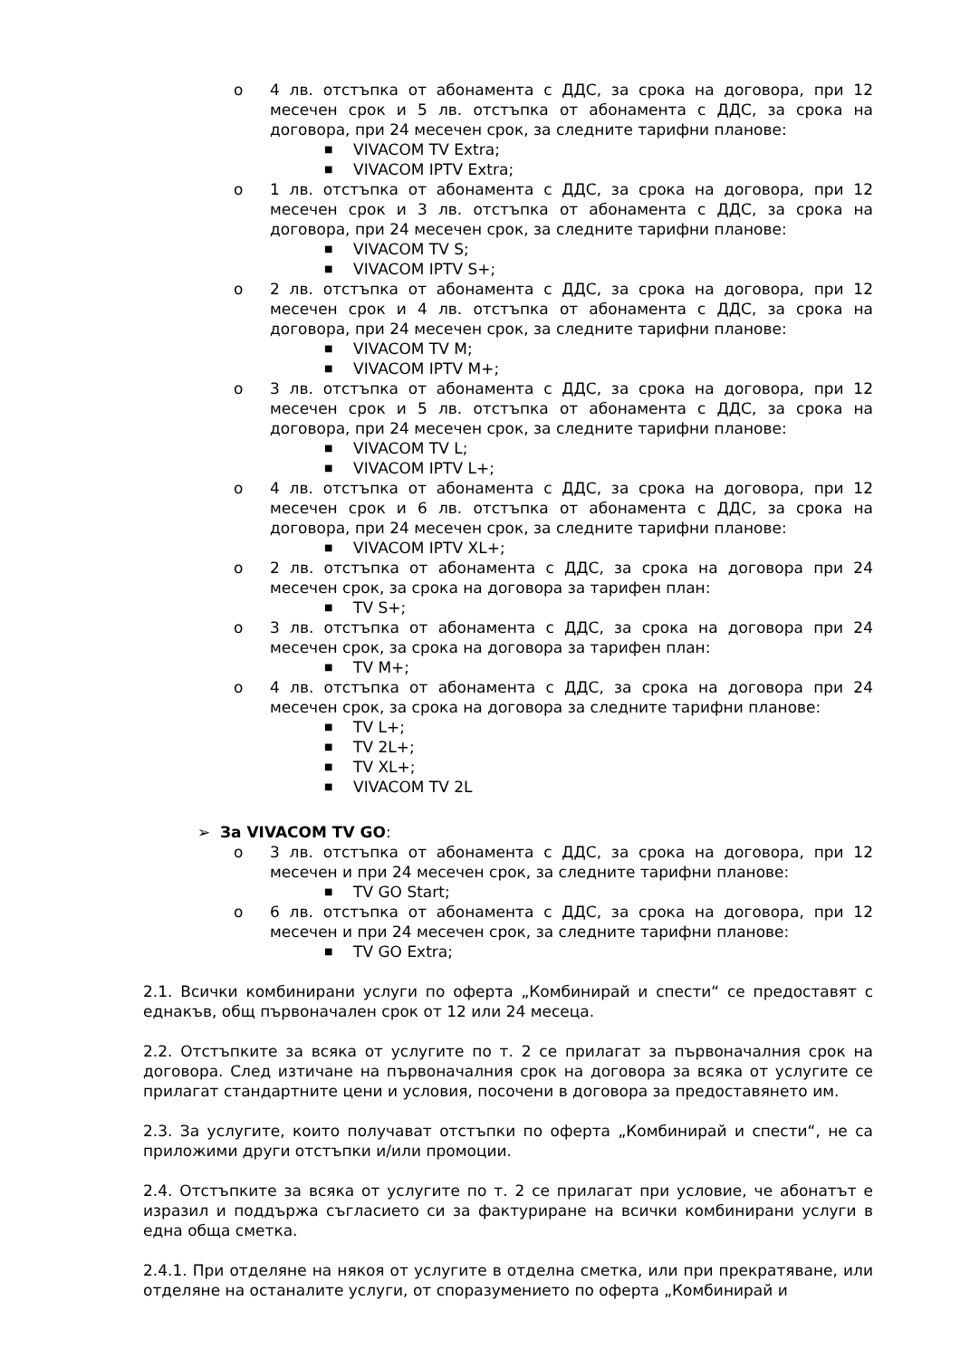o 4 лв. отстъпка от абонамента с ДДС, за срока на договора, при 12 месечен срок и 5 лв. отстъпка от абонамента с ДДС, за срока на договора, при 24 месечен срок, за следните тарифни планове:
■ VIVACOM TV Extra;
■ VIVACOM IPTV Extra;
o 1 лв. отстъпка от абонамента с ДДС, за срока на договора, при 12 месечен срок и 3 лв. отстъпка от абонамента с ДДС, за срока на договора, при 24 месечен срок, за следните тарифни планове:
■ VIVACOM TV S;
■ VIVACOM IPTV S+;
o 2 лв. отстъпка от абонамента с ДДС, за срока на договора, при 12 месечен срок и 4 лв. отстъпка от абонамента с ДДС, за срока на договора, при 24 месечен срок, за следните тарифни планове:
■ VIVACOM TV M;
■ VIVACOM IPTV M+;
o 3 лв. отстъпка от абонамента с ДДС, за срока на договора, при 12 месечен срок и 5 лв. отстъпка от абонамента с ДДС, за срока на договора, при 24 месечен срок, за следните тарифни планове:
■ VIVACOM TV L;
■ VIVACOM IPTV L+;
o 4 лв. отстъпка от абонамента с ДДС, за срока на договора, при 12 месечен срок и 6 лв. отстъпка от абонамента с ДДС, за срока на договора, при 24 месечен срок, за следните тарифни планове:
■ VIVACOM IPTV XL+;
o 2 лв. отстъпка от абонамента с ДДС, за срока на договора при 24 месечен срок, за срока на договора за тарифен план:
■ TV S+;
o 3 лв. отстъпка от абонамента с ДДС, за срока на договора при 24 месечен срок, за срока на договора за тарифен план:
■ TV M+;
o 4 лв. отстъпка от абонамента с ДДС, за срока на договора при 24 месечен срок, за срока на договора за следните тарифни планове:
■ TV L+;
■ TV 2L+;
■ TV XL+;
■ VIVACOM TV 2L
➢ За VIVACOM TV GO:
o 3 лв. отстъпка от абонамента с ДДС, за срока на договора, при 12 месечен и при 24 месечен срок, за следните тарифни планове:
■ TV GO Start;
o 6 лв. отстъпка от абонамента с ДДС, за срока на договора, при 12 месечен и при 24 месечен срок, за следните тарифни планове:
■ TV GO Extra;
2.1. Всички комбинирани услуги по оферта „Комбинирай и спести“ се предоставят с еднакъв, общ първоначален срок от 12 или 24 месеца.
2.2. Отстъпките за всяка от услугите по т. 2 се прилагат за първоначалния срок на договора. След изтичане на първоначалния срок на договора за всяка от услугите се прилагат стандартните цени и условия, посочени в договора за предоставянето им.
2.3. За услугите, които получават отстъпки по оферта „Комбинирай и спести“, не са приложими други отстъпки и/или промоции.
2.4. Отстъпките за всяка от услугите по т. 2 се прилагат при условие, че абонатът е изразил и поддържа съгласието си за фактуриране на всички комбинирани услуги в една обща сметка.
2.4.1. При отделяне на някоя от услугите в отделна сметка, или при прекратяване, или отделяне на останалите услуги, от споразумението по оферта „Комбинирай и